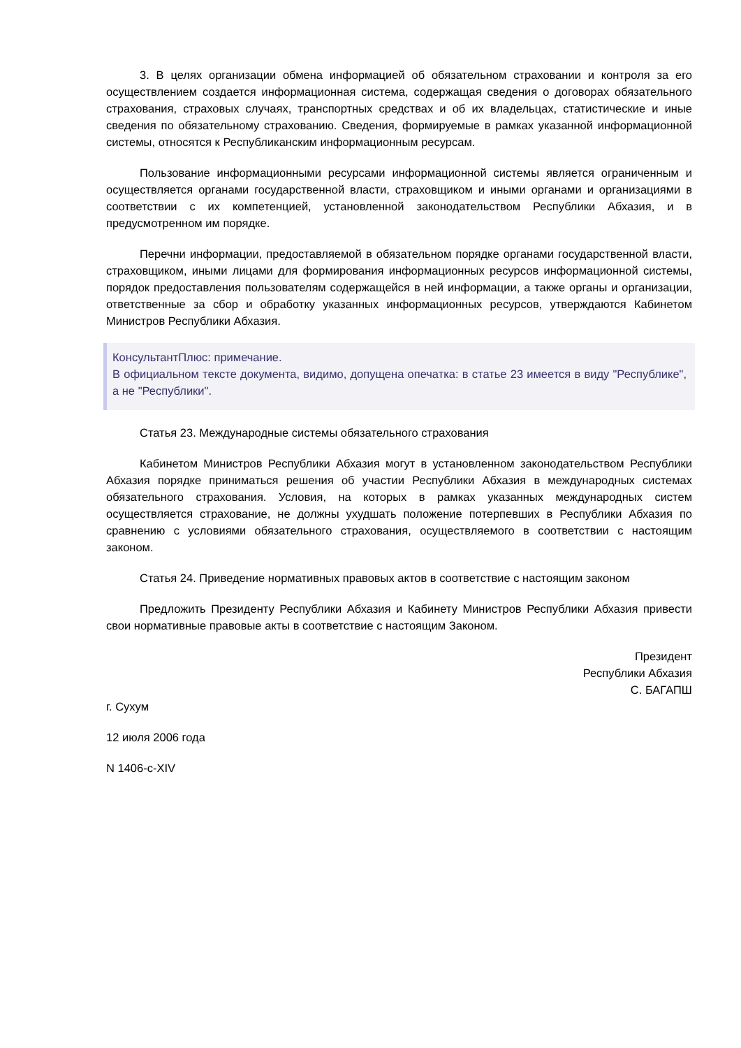3. В целях организации обмена информацией об обязательном страховании и контроля за его осуществлением создается информационная система, содержащая сведения о договорах обязательного страхования, страховых случаях, транспортных средствах и об их владельцах, статистические и иные сведения по обязательному страхованию. Сведения, формируемые в рамках указанной информационной системы, относятся к Республиканским информационным ресурсам.
Пользование информационными ресурсами информационной системы является ограниченным и осуществляется органами государственной власти, страховщиком и иными органами и организациями в соответствии с их компетенцией, установленной законодательством Республики Абхазия, и в предусмотренном им порядке.
Перечни информации, предоставляемой в обязательном порядке органами государственной власти, страховщиком, иными лицами для формирования информационных ресурсов информационной системы, порядок предоставления пользователям содержащейся в ней информации, а также органы и организации, ответственные за сбор и обработку указанных информационных ресурсов, утверждаются Кабинетом Министров Республики Абхазия.
КонсультантПлюс: примечание.
В официальном тексте документа, видимо, допущена опечатка: в статье 23 имеется в виду "Республике", а не "Республики".
Статья 23. Международные системы обязательного страхования
Кабинетом Министров Республики Абхазия могут в установленном законодательством Республики Абхазия порядке приниматься решения об участии Республики Абхазия в международных системах обязательного страхования. Условия, на которых в рамках указанных международных систем осуществляется страхование, не должны ухудшать положение потерпевших в Республики Абхазия по сравнению с условиями обязательного страхования, осуществляемого в соответствии с настоящим законом.
Статья 24. Приведение нормативных правовых актов в соответствие с настоящим законом
Предложить Президенту Республики Абхазия и Кабинету Министров Республики Абхазия привести свои нормативные правовые акты в соответствие с настоящим Законом.
Президент
Республики Абхазия
С. БАГАПШ
г. Сухум
12 июля 2006 года
N 1406-с-XIV